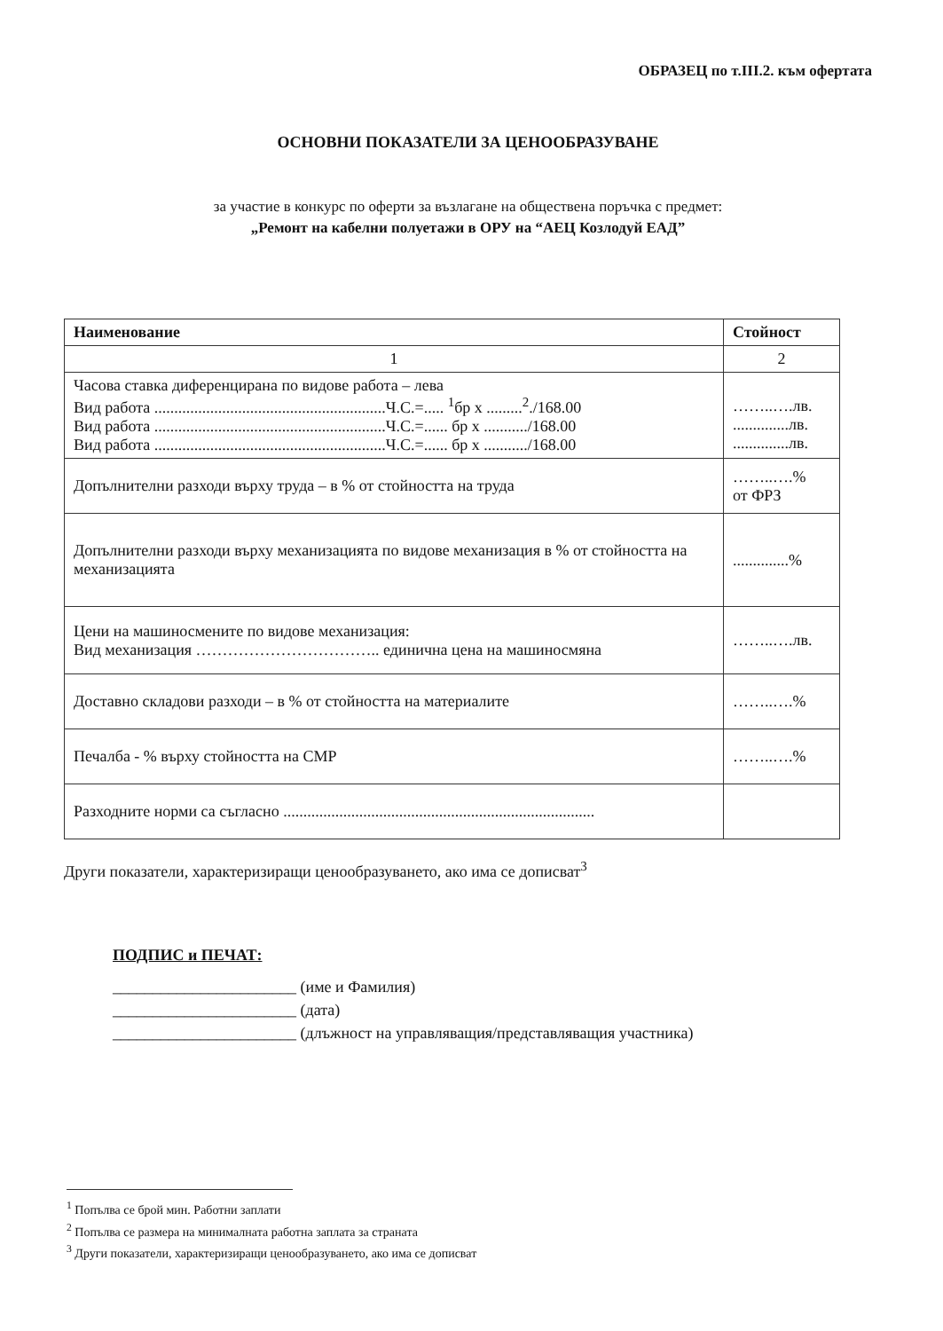ОБРАЗЕЦ по т.III.2. към офертата
ОСНОВНИ ПОКАЗАТЕЛИ ЗА ЦЕНООБРАЗУВАНЕ
за участие в конкурс по оферти за възлагане на обществена поръчка с предмет:
„Ремонт на кабелни полуетажи в ОРУ на “АЕЦ Козлодуй ЕАД”
| Наименование | Стойност |
| --- | --- |
| 1 | 2 |
| Часова ставка диференцирана по видове работа – лева Вид работа ..........................................................Ч.С.=..... <sup>1</sup>бр х .........<sup>2</sup>./168.00 Вид работа ..........................................................Ч.С.=...... бр х .........../168.00 Вид работа ..........................................................Ч.С.=...... бр х .........../168.00 | ……..….лв. ..............лв. ..............лв. |
| Допълнителни разходи върху труда – в % от стойността на труда | ……..….% от ФРЗ |
| Допълнителни разходи върху механизацията по видове механизация в % от стойността на механизацията | ..............% |
| Цени на машиносмените по видове механизация: Вид механизация …………………………….. единична цена на машиносмяна | ……..….лв. |
| Доставно складови разходи – в % от стойността на материалите | ……..….% |
| Печалба - % върху стойността на СМР | ……..….% |
| Разходните норми са съгласно .............................................................................. | |
Други показатели, характеризиращи ценообразуването, ако има се дописват<sup>3</sup>
ПОДПИС и ПЕЧАТ:
_______________________ (име и Фамилия)
_______________________ (дата)
_______________________ (длъжност на управляващия/представляващия участника)
<sup>1</sup> Попълва се брой мин. Работни заплати
<sup>2</sup> Попълва се размера на минималната работна заплата за страната
<sup>3</sup> Други показатели, характеризиращи ценообразуването, ако има се дописват